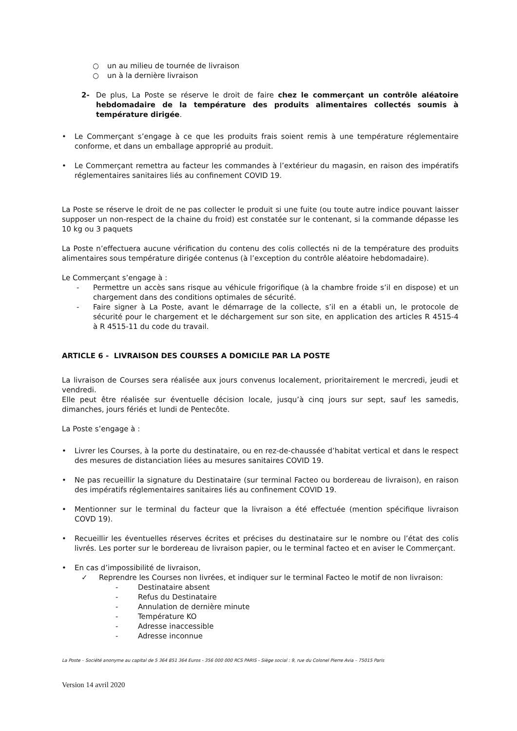○ un au milieu de tournée de livraison
○ un à la dernière livraison
2- De plus, La Poste se réserve le droit de faire chez le commerçant un contrôle aléatoire hebdomadaire de la température des produits alimentaires collectés soumis à température dirigée.
• Le Commerçant s’engage à ce que les produits frais soient remis à une température réglementaire conforme, et dans un emballage approprié au produit.
• Le Commerçant remettra au facteur les commandes à l’extérieur du magasin, en raison des impératifs réglementaires sanitaires liés au confinement COVID 19.
La Poste se réserve le droit de ne pas collecter le produit si une fuite (ou toute autre indice pouvant laisser supposer un non-respect de la chaine du froid) est constatée sur le contenant, si la commande dépasse les 10 kg ou 3 paquets
La Poste n’effectuera aucune vérification du contenu des colis collectés ni de la température des produits alimentaires sous température dirigée contenus (à l’exception du contrôle aléatoire hebdomadaire).
Le Commerçant s’engage à :
- Permettre un accès sans risque au véhicule frigorifique (à la chambre froide s’il en dispose) et un chargement dans des conditions optimales de sécurité.
- Faire signer à La Poste, avant le démarrage de la collecte, s’il en a établi un, le protocole de sécurité pour le chargement et le déchargement sur son site, en application des articles R 4515-4 à R 4515-11 du code du travail.
ARTICLE 6 - LIVRAISON DES COURSES A DOMICILE PAR LA POSTE
La livraison de Courses sera réalisée aux jours convenus localement, prioritairement le mercredi, jeudi et vendredi.
Elle peut être réalisée sur éventuelle décision locale, jusqu’à cinq jours sur sept, sauf les samedis, dimanches, jours fériés et lundi de Pentecôte.
La Poste s’engage à :
• Livrer les Courses, à la porte du destinataire, ou en rez-de-chaussée d’habitat vertical et dans le respect des mesures de distanciation liées au mesures sanitaires COVID 19.
• Ne pas recueillir la signature du Destinataire (sur terminal Facteo ou bordereau de livraison), en raison des impératifs réglementaires sanitaires liés au confinement COVID 19.
• Mentionner sur le terminal du facteur que la livraison a été effectuée (mention spécifique livraison COVD 19).
• Recueillir les éventuelles réserves écrites et précises du destinataire sur le nombre ou l’état des colis livrés. Les porter sur le bordereau de livraison papier, ou le terminal facteo et en aviser le Commerçant.
• En cas d’impossibilité de livraison,
✓ Reprendre les Courses non livrées, et indiquer sur le terminal Facteo le motif de non livraison:
- Destinataire absent
- Refus du Destinataire
- Annulation de dernière minute
- Température KO
- Adresse inaccessible
- Adresse inconnue
La Poste – Société anonyme au capital de 5 364 851 364 Euros - 356 000 000 RCS PARIS - Siège social : 9, rue du Colonel Pierre Avia – 75015 Paris
Version 14 avril 2020